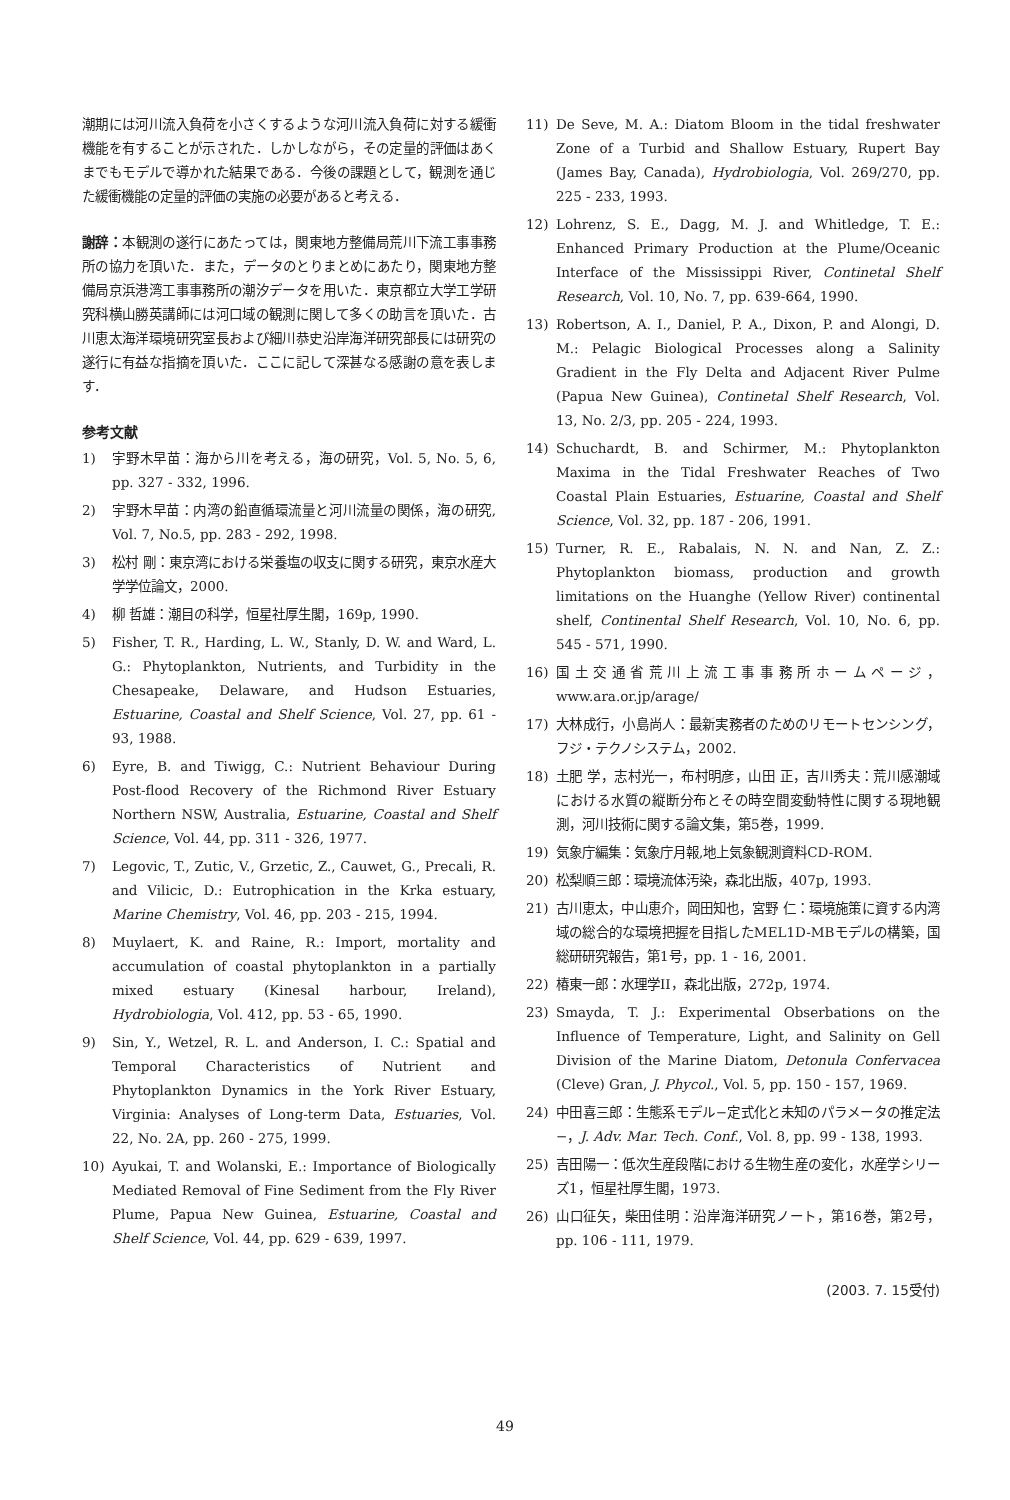潮期には河川流入負荷を小さくするような河川流入負荷に対する緩衝機能を有することが示された．しかしながら，その定量的評価はあくまでもモデルで導かれた結果である．今後の課題として，観測を通じた緩衝機能の定量的評価の実施の必要があると考える．
謝辞：本観測の遂行にあたっては，関東地方整備局荒川下流工事事務所の協力を頂いた．また，データのとりまとめにあたり，関東地方整備局京浜港湾工事事務所の潮汐データを用いた．東京都立大学工学研究科横山勝英講師には河口域の観測に関して多くの助言を頂いた．古川恵太海洋環境研究室長および細川恭史沿岸海洋研究部長には研究の遂行に有益な指摘を頂いた．ここに記して深甚なる感謝の意を表します．
参考文献
1) 宇野木早苗：海から川を考える，海の研究，Vol. 5, No. 5, 6, pp. 327 - 332, 1996.
2) 宇野木早苗：内湾の鉛直循環流量と河川流量の関係，海の研究, Vol. 7, No.5, pp. 283 - 292, 1998.
3) 松村 剛：東京湾における栄養塩の収支に関する研究，東京水産大学学位論文，2000.
4) 柳 哲雄：潮目の科学，恒星社厚生閣，169p, 1990.
5) Fisher, T. R., Harding, L. W., Stanly, D. W. and Ward, L. G.: Phytoplankton, Nutrients, and Turbidity in the Chesapeake, Delaware, and Hudson Estuaries, Estuarine, Coastal and Shelf Science, Vol. 27, pp. 61 - 93, 1988.
6) Eyre, B. and Tiwigg, C.: Nutrient Behaviour During Post-flood Recovery of the Richmond River Estuary Northern NSW, Australia, Estuarine, Coastal and Shelf Science, Vol. 44, pp. 311 - 326, 1977.
7) Legovic, T., Zutic, V., Grzetic, Z., Cauwet, G., Precali, R. and Vilicic, D.: Eutrophication in the Krka estuary, Marine Chemistry, Vol. 46, pp. 203 - 215, 1994.
8) Muylaert, K. and Raine, R.: Import, mortality and accumulation of coastal phytoplankton in a partially mixed estuary (Kinesal harbour, Ireland), Hydrobiologia, Vol. 412, pp. 53 - 65, 1990.
9) Sin, Y., Wetzel, R. L. and Anderson, I. C.: Spatial and Temporal Characteristics of Nutrient and Phytoplankton Dynamics in the York River Estuary, Virginia: Analyses of Long-term Data, Estuaries, Vol. 22, No. 2A, pp. 260 - 275, 1999.
10) Ayukai, T. and Wolanski, E.: Importance of Biologically Mediated Removal of Fine Sediment from the Fly River Plume, Papua New Guinea, Estuarine, Coastal and Shelf Science, Vol. 44, pp. 629 - 639, 1997.
11) De Seve, M. A.: Diatom Bloom in the tidal freshwater Zone of a Turbid and Shallow Estuary, Rupert Bay (James Bay, Canada), Hydrobiologia, Vol. 269/270, pp. 225 - 233, 1993.
12) Lohrenz, S. E., Dagg, M. J. and Whitledge, T. E.: Enhanced Primary Production at the Plume/Oceanic Interface of the Mississippi River, Continetal Shelf Research, Vol. 10, No. 7, pp. 639-664, 1990.
13) Robertson, A. I., Daniel, P. A., Dixon, P. and Alongi, D. M.: Pelagic Biological Processes along a Salinity Gradient in the Fly Delta and Adjacent River Pulme (Papua New Guinea), Continetal Shelf Research, Vol. 13, No. 2/3, pp. 205 - 224, 1993.
14) Schuchardt, B. and Schirmer, M.: Phytoplankton Maxima in the Tidal Freshwater Reaches of Two Coastal Plain Estuaries, Estuarine, Coastal and Shelf Science, Vol. 32, pp. 187 - 206, 1991.
15) Turner, R. E., Rabalais, N. N. and Nan, Z. Z.: Phytoplankton biomass, production and growth limitations on the Huanghe (Yellow River) continental shelf, Continental Shelf Research, Vol. 10, No. 6, pp. 545 - 571, 1990.
16) 国土交通省荒川上流工事事務所ホームページ，www.ara.or.jp/arage/
17) 大林成行，小島尚人：最新実務者のためのリモートセンシング，フジ・テクノシステム，2002.
18) 土肥 学，志村光一，布村明彦，山田 正，吉川秀夫：荒川感潮域における水質の縦断分布とその時空間変動特性に関する現地観測，河川技術に関する論文集，第5巻，1999.
19) 気象庁編集：気象庁月報,地上気象観測資料CD-ROM.
20) 松梨順三郎：環境流体汚染，森北出版，407p, 1993.
21) 古川恵太，中山恵介，岡田知也，宮野 仁：環境施策に資する内湾域の総合的な環境把握を目指したMEL1D-MBモデルの構築，国総研研究報告，第1号，pp. 1 - 16, 2001.
22) 椿東一郎：水理学II，森北出版，272p, 1974.
23) Smayda, T. J.: Experimental Obserbations on the Influence of Temperature, Light, and Salinity on Gell Division of the Marine Diatom, Detonula Confervacea (Cleve) Gran, J. Phycol., Vol. 5, pp. 150 - 157, 1969.
24) 中田喜三郎：生態系モデル−定式化と未知のパラメータの推定法−，J. Adv. Mar. Tech. Conf., Vol. 8, pp. 99 - 138, 1993.
25) 吉田陽一：低次生産段階における生物生産の変化，水産学シリーズ1，恒星社厚生閣，1973.
26) 山口征矢，柴田佳明：沿岸海洋研究ノート，第16巻，第2号，pp. 106 - 111, 1979.
(2003. 7. 15受付)
49